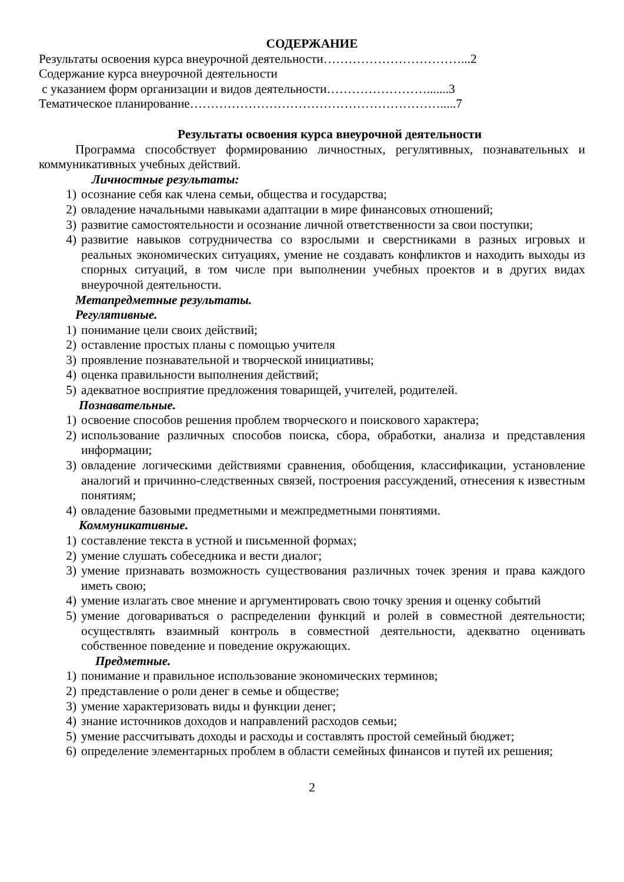СОДЕРЖАНИЕ
Результаты освоения курса внеурочной деятельности……………………………...2
Содержание курса внеурочной деятельности
с указанием форм организации и видов деятельности…………………….......3
Тематическое планирование…………………………………………………….....7
Результаты освоения курса внеурочной деятельности
Программа способствует формированию личностных, регулятивных, познавательных и коммуникативных учебных действий.
Личностные результаты:
1) осознание себя как члена семьи, общества и государства;
2) овладение начальными навыками адаптации в мире финансовых отношений;
3) развитие самостоятельности и осознание личной ответственности за свои поступки;
4) развитие навыков сотрудничества со взрослыми и сверстниками в разных игровых и реальных экономических ситуациях, умение не создавать конфликтов и находить выходы из спорных ситуаций, в том числе при выполнении учебных проектов и в других видах внеурочной деятельности.
Метапредметные результаты.
Регулятивные.
1) понимание цели своих действий;
2) оставление простых планы с помощью учителя
3) проявление познавательной и творческой инициативы;
4) оценка правильности выполнения действий;
5) адекватное восприятие предложения товарищей, учителей, родителей.
Познавательные.
1) освоение способов решения проблем творческого и поискового характера;
2) использование различных способов поиска, сбора, обработки, анализа и представления информации;
3) овладение логическими действиями сравнения, обобщения, классификации, установление аналогий и причинно-следственных связей, построения рассуждений, отнесения к известным понятиям;
4) овладение базовыми предметными и межпредметными понятиями.
Коммуникативные.
1) составление текста в устной и письменной формах;
2) умение слушать собеседника и вести диалог;
3) умение признавать возможность существования различных точек зрения и права каждого иметь свою;
4) умение излагать свое мнение и аргументировать свою точку зрения и оценку событий
5) умение договариваться о распределении функций и ролей в совместной деятельности; осуществлять взаимный контроль в совместной деятельности, адекватно оценивать собственное поведение и поведение окружающих.
Предметные.
1) понимание и правильное использование экономических терминов;
2) представление о роли денег в семье и обществе;
3) умение характеризовать виды и функции денег;
4) знание источников доходов и направлений расходов семьи;
5) умение рассчитывать доходы и расходы и составлять простой семейный бюджет;
6) определение элементарных проблем в области семейных финансов и путей их решения;
2